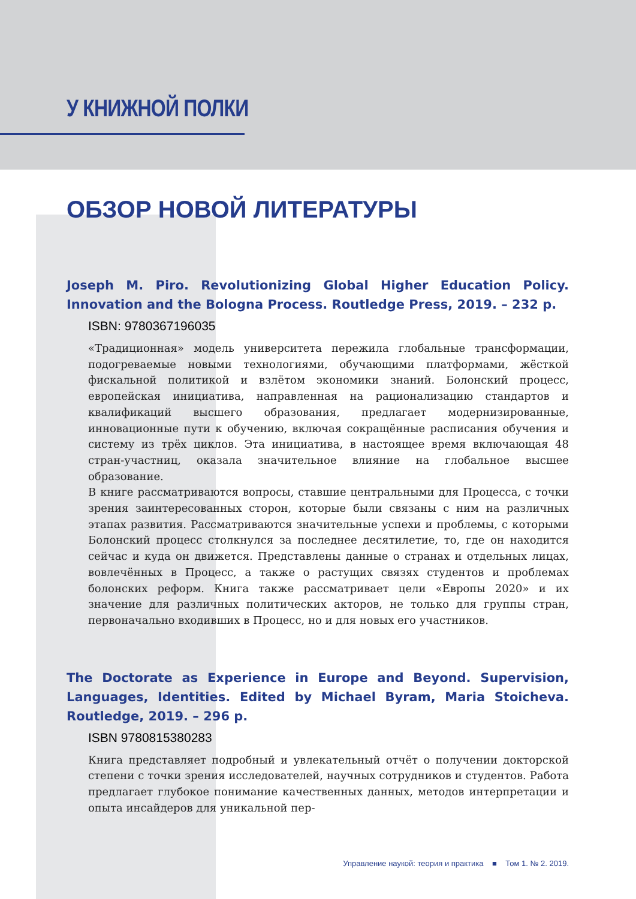У КНИЖНОЙ ПОЛКИ
ОБЗОР НОВОЙ ЛИТЕРАТУРЫ
Joseph M. Piro. Revolutionizing Global Higher Education Policy. Innovation and the Bologna Process. Routledge Press, 2019. – 232 p.
ISBN: 9780367196035
«Традиционная» модель университета пережила глобальные трансформации, подогреваемые новыми технологиями, обучающими платформами, жёсткой фискальной политикой и взлётом экономики знаний. Болонский процесс, европейская инициатива, направленная на рационализацию стандартов и квалификаций высшего образования, предлагает модернизированные, инновационные пути к обучению, включая сокращённые расписания обучения и систему из трёх циклов. Эта инициатива, в настоящее время включающая 48 стран-участниц, оказала значительное влияние на глобальное высшее образование.
В книге рассматриваются вопросы, ставшие центральными для Процесса, с точки зрения заинтересованных сторон, которые были связаны с ним на различных этапах развития. Рассматриваются значительные успехи и проблемы, с которыми Болонский процесс столкнулся за последнее десятилетие, то, где он находится сейчас и куда он движется. Представлены данные о странах и отдельных лицах, вовлечённых в Процесс, а также о растущих связях студентов и проблемах болонских реформ. Книга также рассматривает цели «Европы 2020» и их значение для различных политических акторов, не только для группы стран, первоначально входивших в Процесс, но и для новых его участников.
The Doctorate as Experience in Europe and Beyond. Supervision, Languages, Identities. Edited by Michael Byram, Maria Stoicheva. Routledge, 2019. – 296 p.
ISBN 9780815380283
Книга представляет подробный и увлекательный отчёт о получении докторской степени с точки зрения исследователей, научных сотрудников и студентов. Работа предлагает глубокое понимание качественных данных, методов интерпретации и опыта инсайдеров для уникальной пер-
Управление наукой: теория и практика ■ Том 1. № 2. 2019.